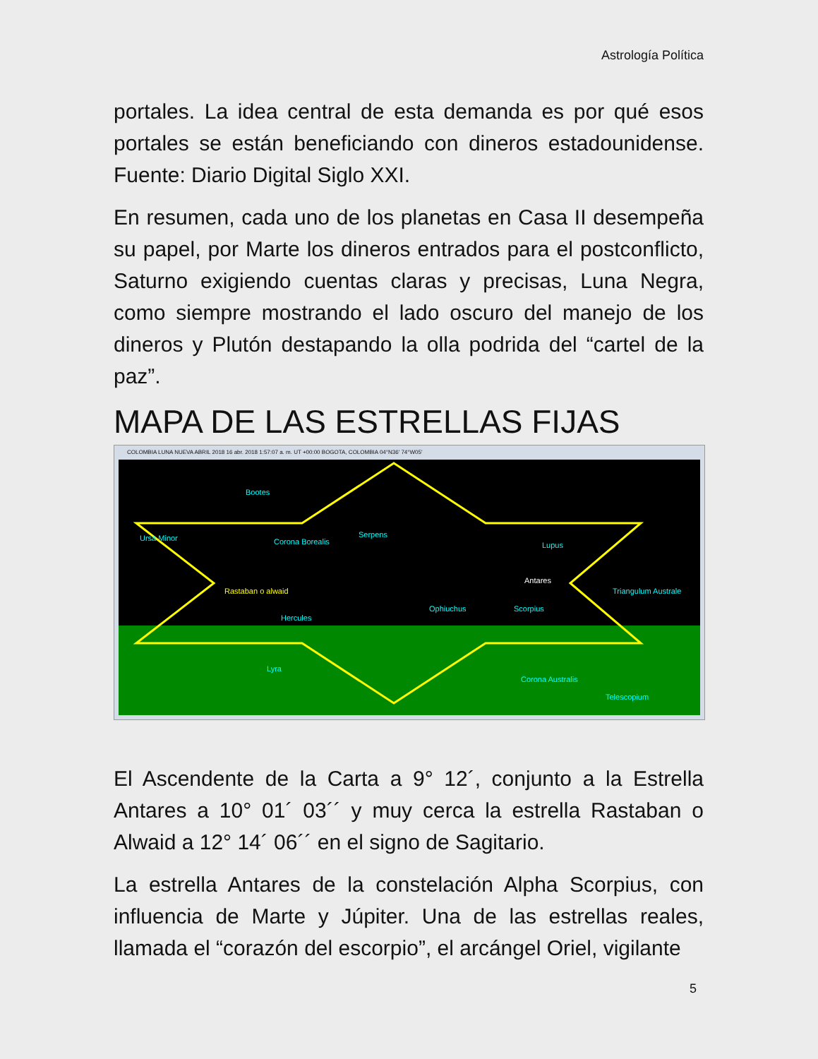Astrología Política
portales. La idea central de esta demanda es por qué esos portales se están beneficiando con dineros estadounidense. Fuente: Diario Digital Siglo XXI.
En resumen, cada uno de los planetas en Casa II desempeña su papel, por Marte los dineros entrados para el postconflicto, Saturno exigiendo cuentas claras y precisas, Luna Negra, como siempre mostrando el lado oscuro del manejo de los dineros y Plutón destapando la olla podrida del “cartel de la paz”.
MAPA DE LAS ESTRELLAS FIJAS
COLOMBIA LUNA NUEVA ABRIL 2018 16 abr. 2018 1:57:07 a. m. UT +00:00 BOGOTA, COLOMBIA 04°N36' 74°W05'
Bootes
Ursa Minor Corona Borealis
Serpens
Lupus
Rastaban o alwaid
Ophiuchus Scorpius
Hercules
Lyra
Corona Australis
Telescopium
Triangulum Australe
Antares
El Ascendente de la Carta a 9° 12´, conjunto a la Estrella Antares a 10° 01´ 03´´ y muy cerca la estrella Rastaban o Alwaid a 12° 14´ 06´´ en el signo de Sagitario.
La estrella Antares de la constelación Alpha Scorpius, con influencia de Marte y Júpiter. Una de las estrellas reales, llamada el “corazón del escorpio”, el arcángel Oriel, vigilante
5